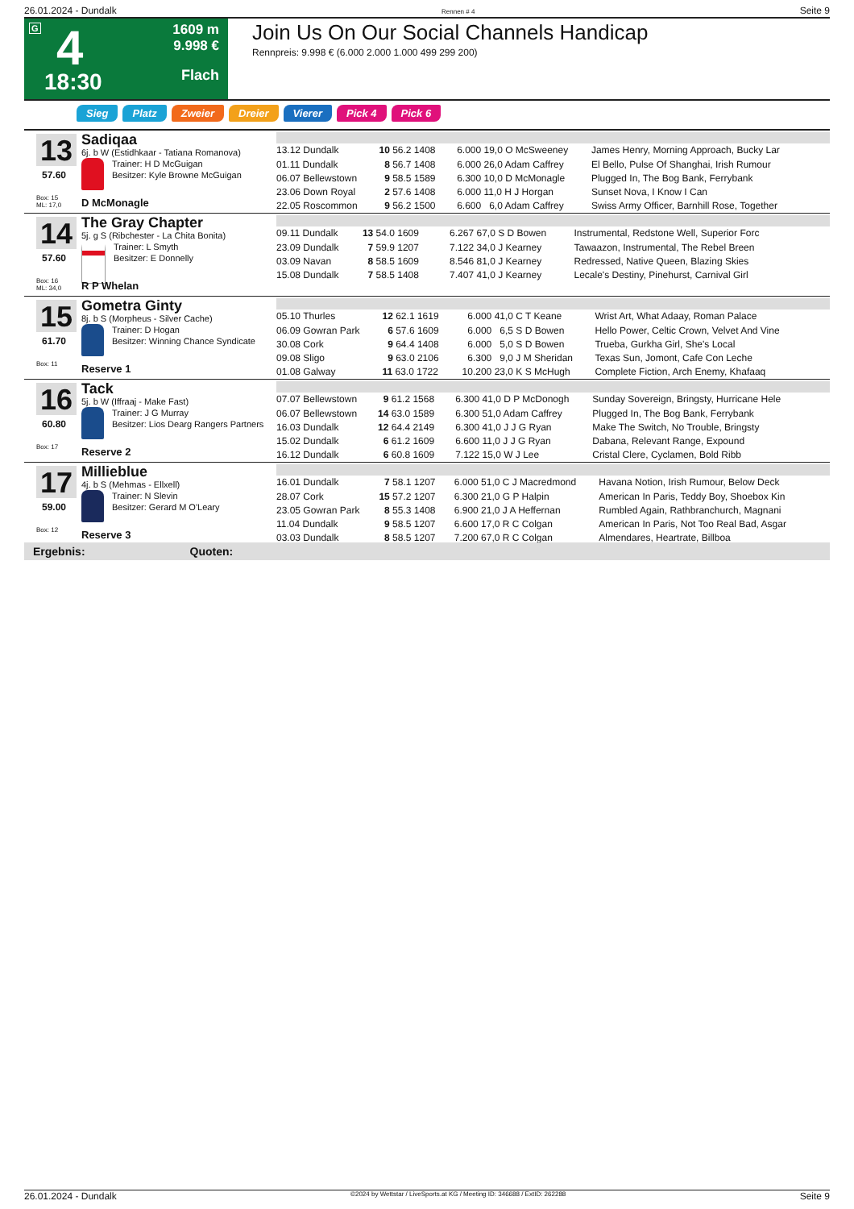26.01.2024 - Dundalk Rennen # 4 Seite 9
G 4
18:30
1609 m
9.998 €
Flach
Join Us On Our Social Channels Handicap
Rennpreis: 9.998 € (6.000 2.000 1.000 499 299 200)
Sieg Platz Zweier Dreier Vierer Pick 4 Pick 6
13
57.60
Box: 15
ML: 17,0
Sadiqaa
6j. b W (Estidhkaar - Tatiana Romanova)
Trainer: H D McGuigan
Besitzer: Kyle Browne McGuigan
D McMonagle
| 13.12 Dundalk | 10 56.2 1408 | 6.000 | 19,0 O McSweeney | James Henry, Morning Approach, Bucky Lar |
| 01.11 Dundalk | 8 56.7 1408 | 6.000 | 26,0 Adam Caffrey | El Bello, Pulse Of Shanghai, Irish Rumour |
| 06.07 Bellewstown | 9 58.5 1589 | 6.300 | 10,0 D McMonagle | Plugged In, The Bog Bank, Ferrybank |
| 23.06 Down Royal | 2 57.6 1408 | 6.000 | 11,0 H J Horgan | Sunset Nova, I Know I Can |
| 22.05 Roscommon | 9 56.2 1500 | 6.600 | 6,0 Adam Caffrey | Swiss Army Officer, Barnhill Rose, Together |
14
57.60
Box: 16
ML: 34,0
The Gray Chapter
5j. g S (Ribchester - La Chita Bonita)
Trainer: L Smyth
Besitzer: E Donnelly
R P Whelan
| 09.11 Dundalk | 13 54.0 1609 | 6.267 | 67,0 S D Bowen | Instrumental, Redstone Well, Superior Forc |
| 23.09 Dundalk | 7 59.9 1207 | 7.122 | 34,0 J Kearney | Tawaazon, Instrumental, The Rebel Breen |
| 03.09 Navan | 8 58.5 1609 | 8.546 | 81,0 J Kearney | Redressed, Native Queen, Blazing Skies |
| 15.08 Dundalk | 7 58.5 1408 | 7.407 | 41,0 J Kearney | Lecale's Destiny, Pinehurst, Carnival Girl |
15
61.70
Box: 11
Gometra Ginty
8j. b S (Morpheus - Silver Cache)
Trainer: D Hogan
Besitzer: Winning Chance Syndicate
Reserve 1
| 05.10 Thurles | 12 62.1 1619 | 6.000 | 41,0 C T Keane | Wrist Art, What Adaay, Roman Palace |
| 06.09 Gowran Park | 6 57.6 1609 | 6.000 | 6,5 S D Bowen | Hello Power, Celtic Crown, Velvet And Vine |
| 30.08 Cork | 9 64.4 1408 | 6.000 | 5,0 S D Bowen | Trueba, Gurkha Girl, She's Local |
| 09.08 Sligo | 9 63.0 2106 | 6.300 | 9,0 J M Sheridan | Texas Sun, Jomont, Cafe Con Leche |
| 01.08 Galway | 11 63.0 1722 | 10.200 | 23,0 K S McHugh | Complete Fiction, Arch Enemy, Khafaaq |
16
60.80
Box: 17
Tack
5j. b W (Iffraaj - Make Fast)
Trainer: J G Murray
Besitzer: Lios Dearg Rangers Partners
Reserve 2
| 07.07 Bellewstown | 9 61.2 1568 | 6.300 | 41,0 D P McDonogh | Sunday Sovereign, Bringsty, Hurricane Hele |
| 06.07 Bellewstown | 14 63.0 1589 | 6.300 | 51,0 Adam Caffrey | Plugged In, The Bog Bank, Ferrybank |
| 16.03 Dundalk | 12 64.4 2149 | 6.300 | 41,0 J J G Ryan | Make The Switch, No Trouble, Bringsty |
| 15.02 Dundalk | 6 61.2 1609 | 6.600 | 11,0 J J G Ryan | Dabana, Relevant Range, Expound |
| 16.12 Dundalk | 6 60.8 1609 | 7.122 | 15,0 W J Lee | Cristal Clere, Cyclamen, Bold Ribb |
17
59.00
Box: 12
Millieblue
4j. b S (Mehmas - Ellxell)
Trainer: N Slevin
Besitzer: Gerard M O'Leary
Reserve 3
| 16.01 Dundalk | 7 58.1 1207 | 6.000 | 51,0 C J Macredmond | Havana Notion, Irish Rumour, Below Deck |
| 28.07 Cork | 15 57.2 1207 | 6.300 | 21,0 G P Halpin | American In Paris, Teddy Boy, Shoebox Kin |
| 23.05 Gowran Park | 8 55.3 1408 | 6.900 | 21,0 J A Heffernan | Rumbled Again, Rathbranchurch, Magnani |
| 11.04 Dundalk | 9 58.5 1207 | 6.600 | 17,0 R C Colgan | American In Paris, Not Too Real Bad, Asgar |
| 03.03 Dundalk | 8 58.5 1207 | 7.200 | 67,0 R C Colgan | Almendares, Heartrate, Billboa |
Ergebnis: Quoten:
26.01.2024 - Dundalk ©2024 by Wettstar / LiveSports.at KG / Meeting ID: 346688 / ExtID: 262288 Seite 9